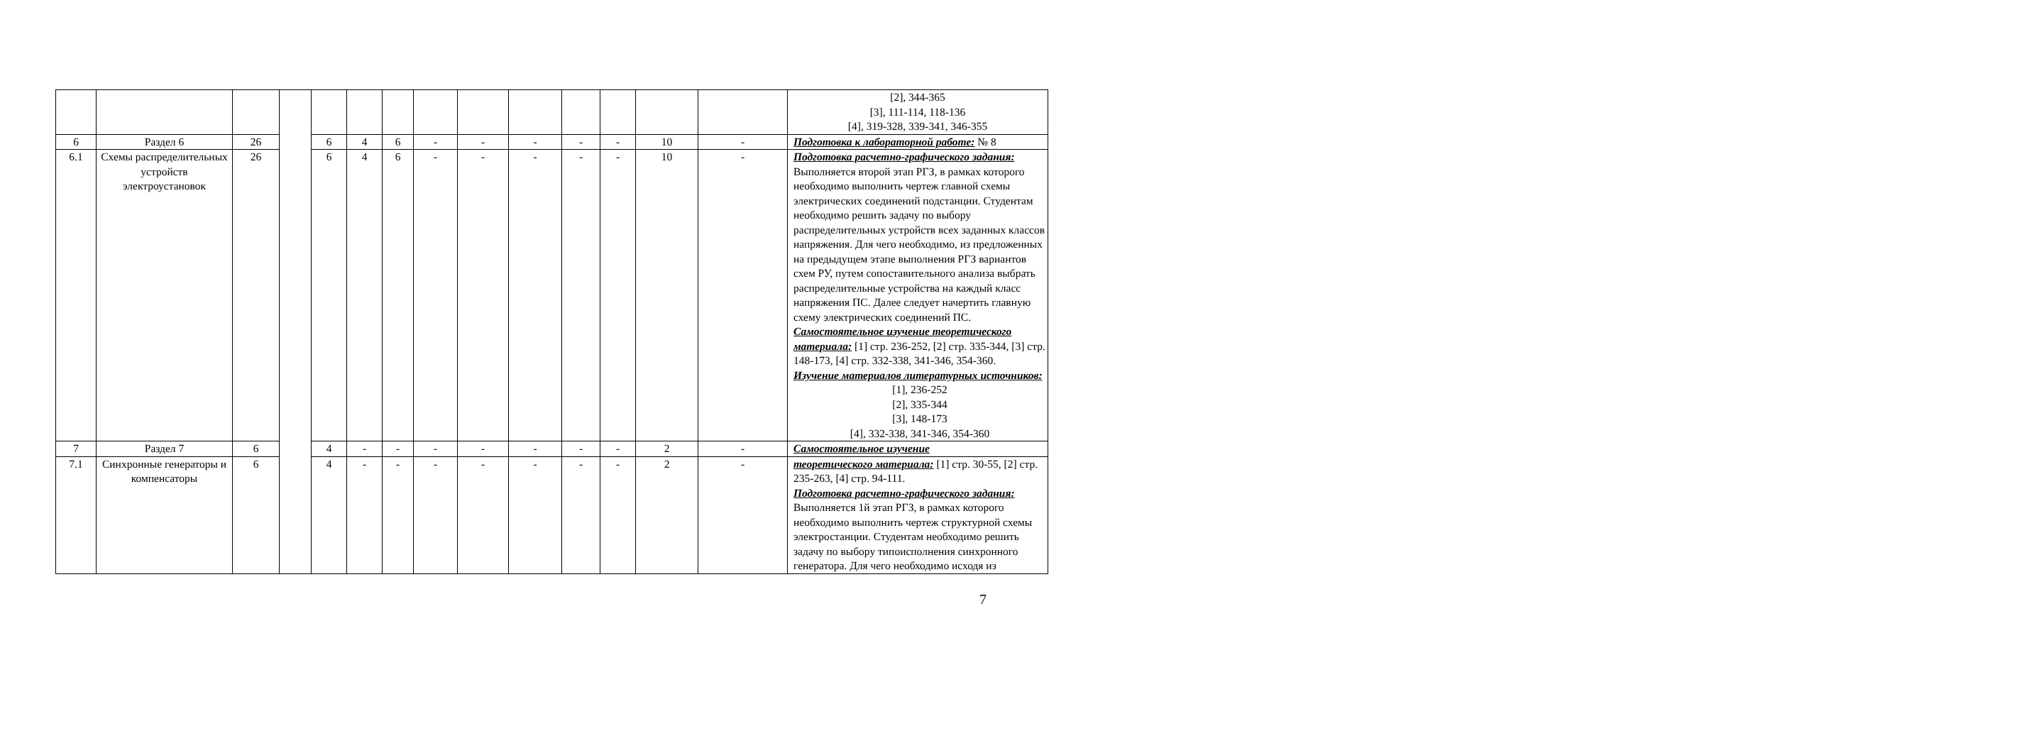| | | | | | | | | | | | | | | [2], 344-365 [3], 111-114, 118-136 [4], 319-328, 339-341, 346-355 |
| 6 | Раздел 6 | 26 | | 6 | 4 | 6 | - | - | - | - | - | 10 | - | Подготовка к лабораторной работе: № 8 |
| 6.1 | Схемы распределительных устройств электроустановок | 26 | | 6 | 4 | 6 | - | - | - | - | - | 10 | - | Подготовка расчетно-графического задания: Выполняется второй этап РГЗ, в рамках которого необходимо выполнить чертеж главной схемы электрических соединений подстанции. Студентам необходимо решить задачу по выбору распределительных устройств всех заданных классов напряжения. Для чего необходимо, из предложенных на предыдущем этапе выполнения РГЗ вариантов схем РУ, путем сопоставительного анализа выбрать распределительные устройства на каждый класс напряжения ПС. Далее следует начертить главную схему электрических соединений ПС. Самостоятельное изучение теоретического материала: [1] стр. 236-252, [2] стр. 335-344, [3] стр. 148-173, [4] стр. 332-338, 341-346, 354-360. Изучение материалов литературных источников: [1], 236-252 [2], 335-344 [3], 148-173 [4], 332-338, 341-346, 354-360 |
| 7 | Раздел 7 | 6 | | 4 | - | - | - | - | - | - | - | 2 | - | Самостоятельное изучение |
| 7.1 | Синхронные генераторы и компенсаторы | 6 | | 4 | - | - | - | - | - | - | - | 2 | - | теоретического материала: [1] стр. 30-55, [2] стр. 235-263, [4] стр. 94-111. Подготовка расчетно-графического задания: Выполняется 1й этап РГЗ, в рамках которого необходимо выполнить чертеж структурной схемы электростанции. Студентам необходимо решить задачу по выбору типоисполнения синхронного генератора. Для чего необходимо исходя из |
7